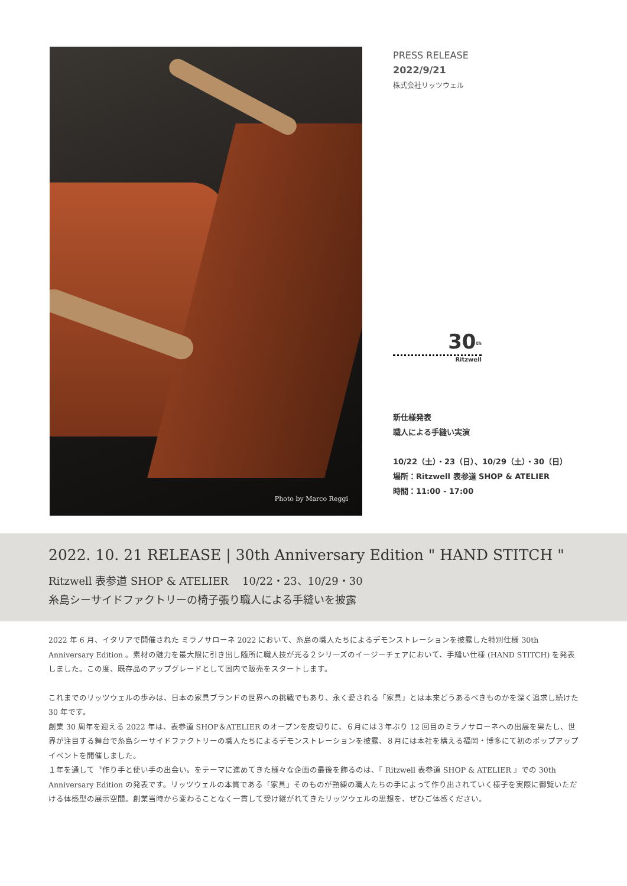Photo by Marco Reggi
PRESS RELEASE
2022/9/21
株式会社リッツウェル
30<sup>th</sup>
Ritzwell
新仕様発表
職人による手縫い実演
10/22（土）・23（日）、10/29（土）・30（日）
場所：Ritzwell 表参道 SHOP & ATELIER
時間：11:00 - 17:00
2022. 10. 21 RELEASE | 30th Anniversary Edition " HAND STITCH "
Ritzwell 表参道 SHOP & ATELIER　 10/22・23、10/29・30
糸島シーサイドファクトリーの椅子張り職人による手縫いを披露
2022 年 6 月、イタリアで開催された ミラノサローネ 2022 において、糸島の職人たちによるデモンストレーションを披露した特別仕様 30th Anniversary Edition 。素材の魅力を最大限に引き出し随所に職人技が光る２シリーズのイージーチェアにおいて、手縫い仕様 (HAND STITCH) を発表しました。この度、既存品のアップグレードとして国内で販売をスタートします。
これまでのリッツウェルの歩みは、日本の家具ブランドの世界への挑戦でもあり、永く愛される「家具」とは本来どうあるべきものかを深く追求し続けた 30 年です。
創業 30 周年を迎える 2022 年は、表参道 SHOP＆ATELIER のオープンを皮切りに、６月には３年ぶり 12 回目のミラノサローネへの出展を果たし、世界が注目する舞台で糸島シーサイドファクトリーの職人たちによるデモンストレーションを披露、８月には本社を構える福岡・博多にて初のポップアップイベントを開催しました。
１年を通して〝作り手と使い手の出会い〟をテーマに進めてきた様々な企画の最後を飾るのは、『 Ritzwell 表参道 SHOP & ATELIER 』での 30th Anniversary Edition の発表です。リッツウェルの本質である「家具」そのものが熟練の職人たちの手によって作り出されていく様子を実際に御覧いただける体感型の展示空間。創業当時から変わることなく一貫して受け継がれてきたリッツウェルの思想を、ぜひご体感ください。